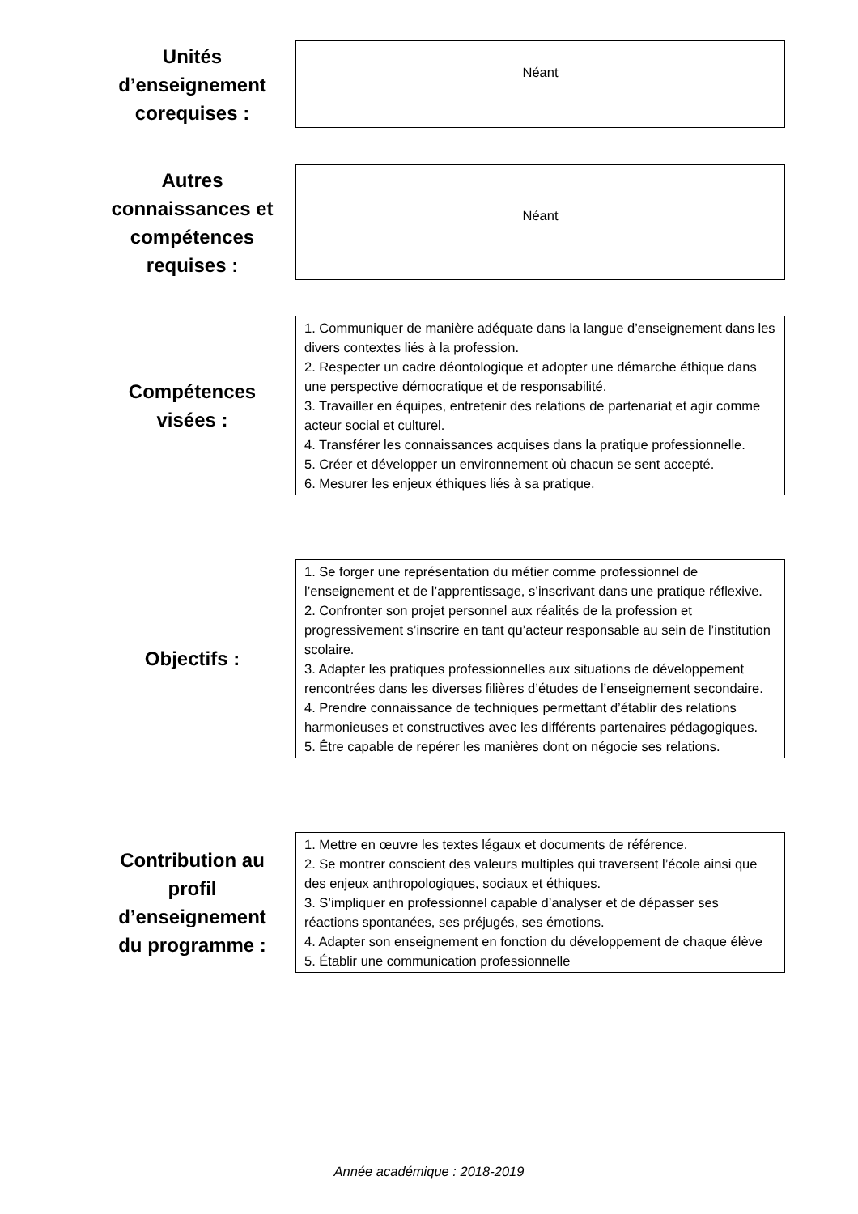Unités d’enseignement corequises :
Néant
Autres connaissances et compétences requises :
Néant
Compétences visées :
1. Communiquer de manière adéquate dans la langue d’enseignement dans les divers contextes liés à la profession.
2. Respecter un cadre déontologique et adopter une démarche éthique dans une perspective démocratique et de responsabilité.
3. Travailler en équipes, entretenir des relations de partenariat et agir comme acteur social et culturel.
4. Transférer les connaissances acquises dans la pratique professionnelle.
5. Créer et développer un environnement où chacun se sent accepté.
6. Mesurer les enjeux éthiques liés à sa pratique.
Objectifs :
1. Se forger une représentation du métier comme professionnel de l’enseignement et de l’apprentissage, s’inscrivant dans une pratique réflexive.
2. Confronter son projet personnel aux réalités de la profession et progressivement s’inscrire en tant qu’acteur responsable au sein de l’institution scolaire.
3. Adapter les pratiques professionnelles aux situations de développement rencontrées dans les diverses filières d’études de l’enseignement secondaire.
4. Prendre connaissance de techniques permettant d’établir des relations harmonieuses et constructives avec les différents partenaires pédagogiques.
5. Être capable de repérer les manières dont on négocie ses relations.
Contribution au profil d’enseignement du programme :
1. Mettre en œuvre les textes légaux et documents de référence.
2. Se montrer conscient des valeurs multiples qui traversent l’école ainsi que des enjeux anthropologiques, sociaux et éthiques.
3. S’impliquer en professionnel capable d’analyser et de dépasser ses réactions spontanées, ses préjugés, ses émotions.
4. Adapter son enseignement en fonction du développement de chaque élève
5. Établir une communication professionnelle
Année académique : 2018-2019